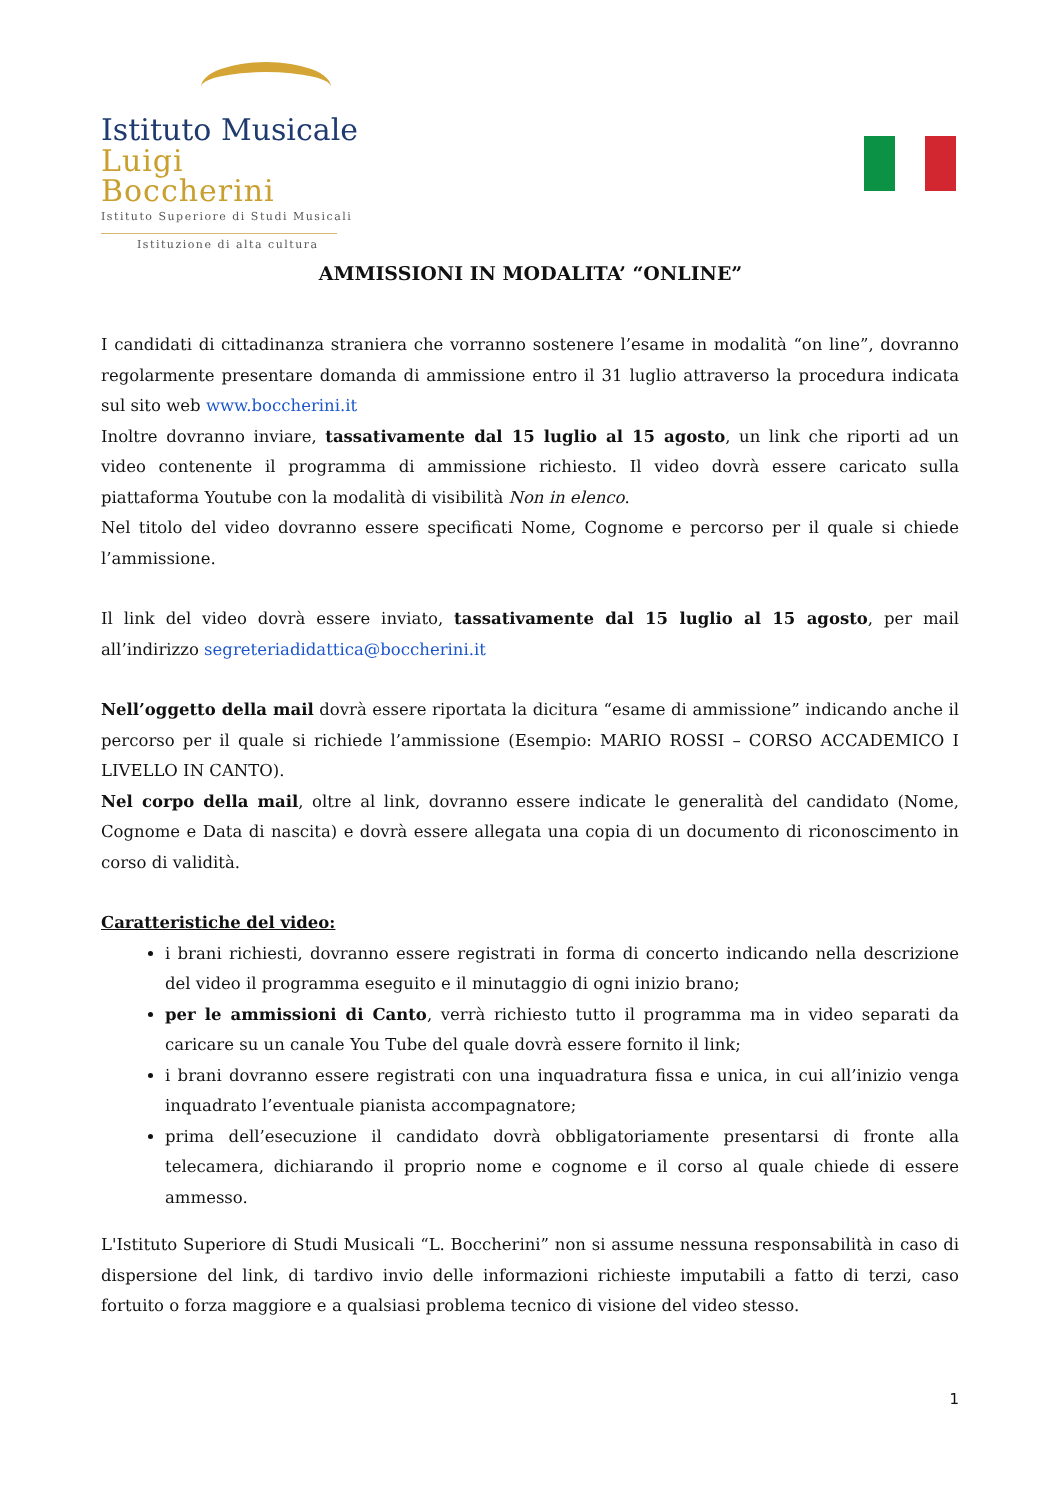Istituto Musicale
Luigi Boccherini
Istituto Superiore di Studi Musicali
Istituzione di alta cultura
AMMISSIONI IN MODALITA’ “ONLINE”
I candidati di cittadinanza straniera che vorranno sostenere l’esame in modalità “on line”, dovranno regolarmente presentare domanda di ammissione entro il 31 luglio attraverso la procedura indicata sul sito web www.boccherini.it
Inoltre dovranno inviare, tassativamente dal 15 luglio al 15 agosto, un link che riporti ad un video contenente il programma di ammissione richiesto. Il video dovrà essere caricato sulla piattaforma Youtube con la modalità di visibilità Non in elenco.
Nel titolo del video dovranno essere specificati Nome, Cognome e percorso per il quale si chiede l’ammissione.
Il link del video dovrà essere inviato, tassativamente dal 15 luglio al 15 agosto, per mail all’indirizzo segreteriadidattica@boccherini.it
Nell’oggetto della mail dovrà essere riportata la dicitura “esame di ammissione” indicando anche il percorso per il quale si richiede l’ammissione (Esempio: MARIO ROSSI – CORSO ACCADEMICO I LIVELLO IN CANTO).
Nel corpo della mail, oltre al link, dovranno essere indicate le generalità del candidato (Nome, Cognome e Data di nascita) e dovrà essere allegata una copia di un documento di riconoscimento in corso di validità.
Caratteristiche del video:
i brani richiesti, dovranno essere registrati in forma di concerto indicando nella descrizione del video il programma eseguito e il minutaggio di ogni inizio brano;
per le ammissioni di Canto, verrà richiesto tutto il programma ma in video separati da caricare su un canale You Tube del quale dovrà essere fornito il link;
i brani dovranno essere registrati con una inquadratura fissa e unica, in cui all’inizio venga inquadrato l’eventuale pianista accompagnatore;
prima dell’esecuzione il candidato dovrà obbligatoriamente presentarsi di fronte alla telecamera, dichiarando il proprio nome e cognome e il corso al quale chiede di essere ammesso.
L'Istituto Superiore di Studi Musicali “L. Boccherini” non si assume nessuna responsabilità in caso di dispersione del link, di tardivo invio delle informazioni richieste imputabili a fatto di terzi, caso fortuito o forza maggiore e a qualsiasi problema tecnico di visione del video stesso.
1